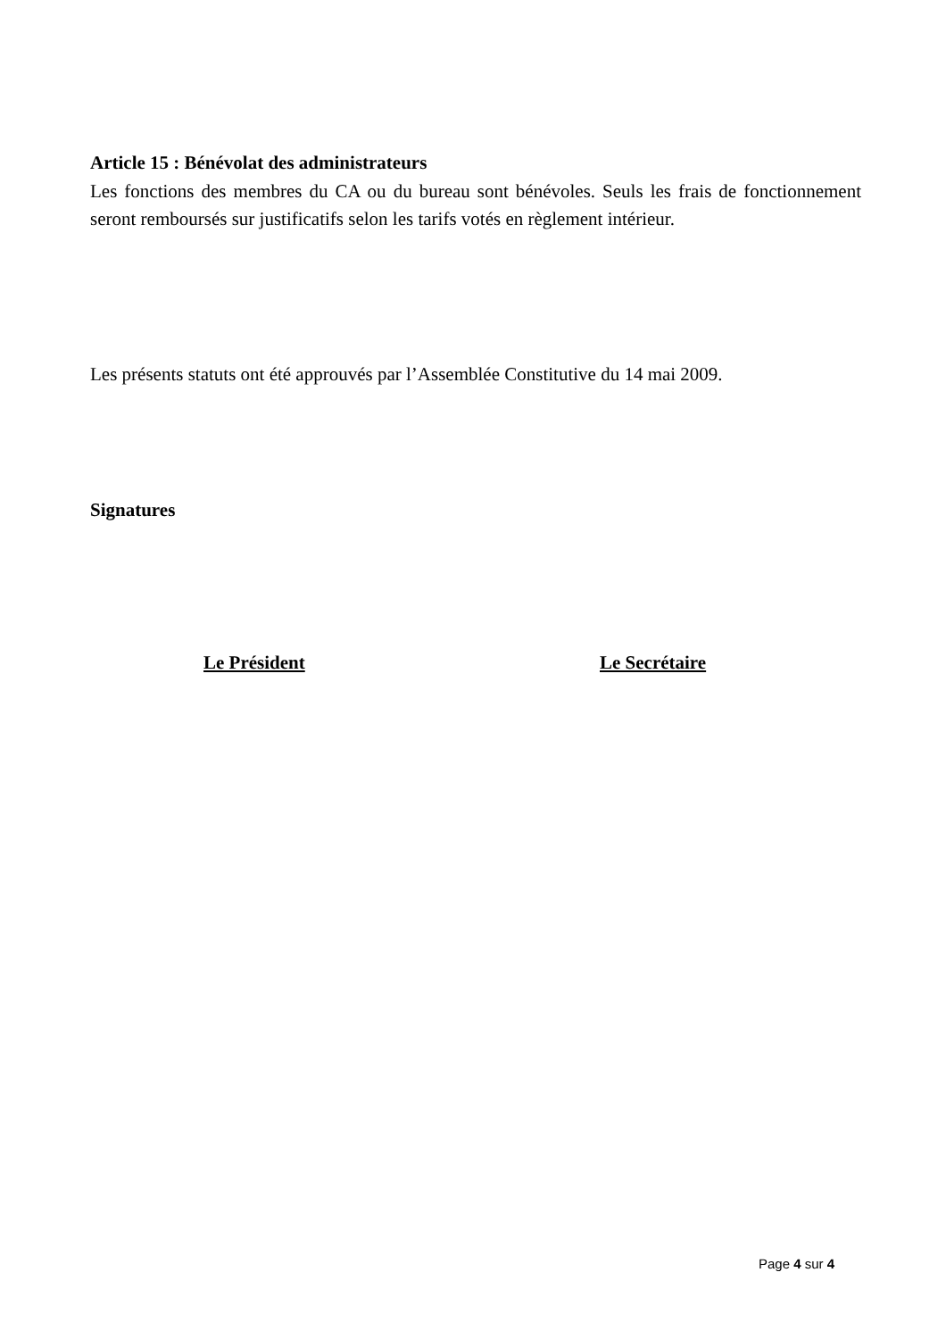Article 15 : Bénévolat des administrateurs
Les fonctions des membres du CA ou du bureau sont bénévoles. Seuls les frais de fonctionnement seront remboursés sur justificatifs selon les tarifs votés en règlement intérieur.
Les présents statuts ont été approuvés par l’Assemblée Constitutive du 14 mai 2009.
Signatures
Le Président Le Secrétaire
Page 4 sur 4